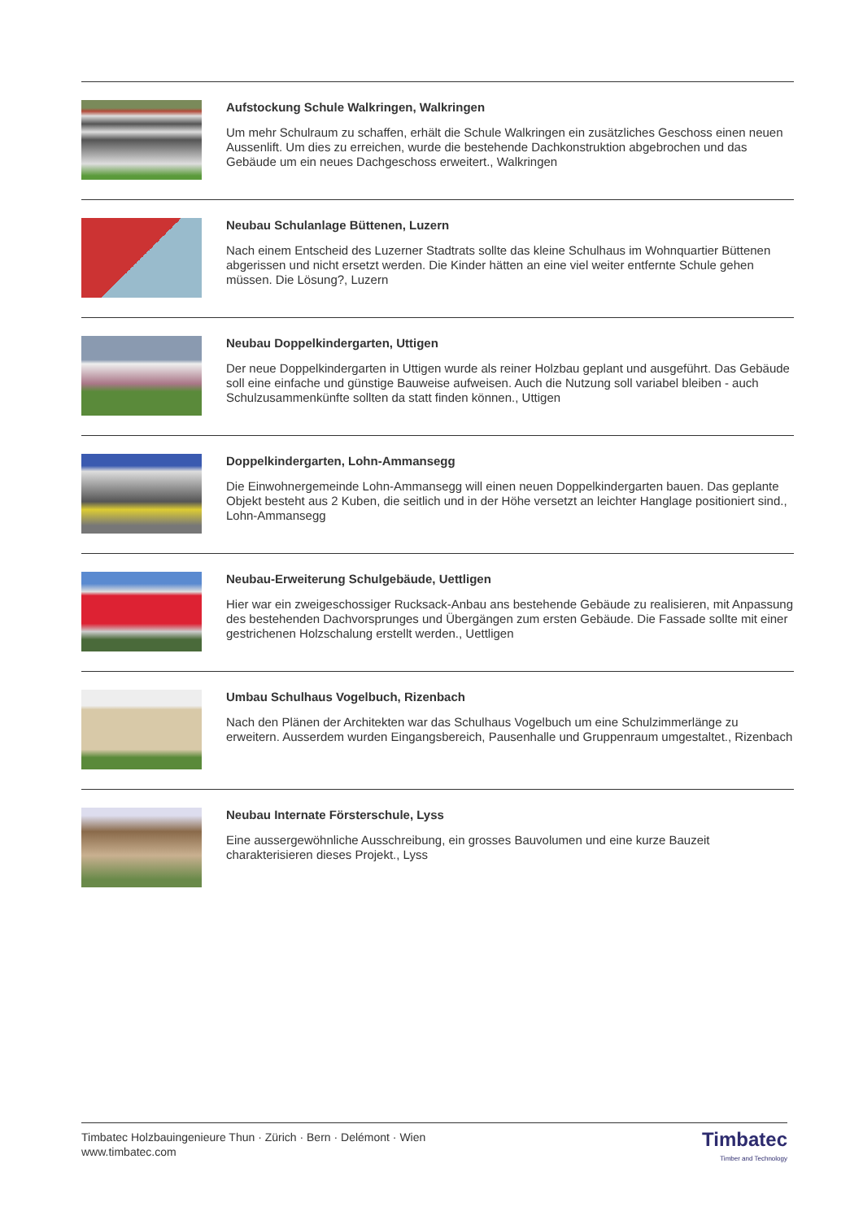Aufstockung Schule Walkringen, Walkringen
Um mehr Schulraum zu schaffen, erhält die Schule Walkringen ein zusätzliches Geschoss einen neuen Aussenlift. Um dies zu erreichen, wurde die bestehende Dachkonstruktion abgebrochen und das Gebäude um ein neues Dachgeschoss erweitert., Walkringen
Neubau Schulanlage Büttenen, Luzern
Nach einem Entscheid des Luzerner Stadtrats sollte das kleine Schulhaus im Wohnquartier Büttenen abgerissen und nicht ersetzt werden. Die Kinder hätten an eine viel weiter entfernte Schule gehen müssen. Die Lösung?, Luzern
Neubau Doppelkindergarten, Uttigen
Der neue Doppelkindergarten in Uttigen wurde als reiner Holzbau geplant und ausgeführt. Das Gebäude soll eine einfache und günstige Bauweise aufweisen. Auch die Nutzung soll variabel bleiben - auch Schulzusammenkünfte sollten da statt finden können., Uttigen
Doppelkindergarten, Lohn-Ammansegg
Die Einwohnergemeinde Lohn-Ammansegg will einen neuen Doppelkindergarten bauen. Das geplante Objekt besteht aus 2 Kuben, die seitlich und in der Höhe versetzt an leichter Hanglage positioniert sind., Lohn-Ammansegg
Neubau-Erweiterung Schulgebäude, Uettligen
Hier war ein zweigeschossiger Rucksack-Anbau ans bestehende Gebäude zu realisieren, mit Anpassung des bestehenden Dachvorsprunges und Übergängen zum ersten Gebäude. Die Fassade sollte mit einer gestrichenen Holzschalung erstellt werden., Uettligen
Umbau Schulhaus Vogelbuch, Rizenbach
Nach den Plänen der Architekten war das Schulhaus Vogelbuch um eine Schulzimmerlänge zu erweitern. Ausserdem wurden Eingangsbereich, Pausenhalle und Gruppenraum umgestaltet., Rizenbach
Neubau Internate Försterschule, Lyss
Eine aussergewöhnliche Ausschreibung, ein grosses Bauvolumen und eine kurze Bauzeit charakterisieren dieses Projekt., Lyss
Timbatec Holzbauingenieure Thun · Zürich · Bern · Delémont · Wien
www.timbatec.com
Timbatec
Timber and Technology